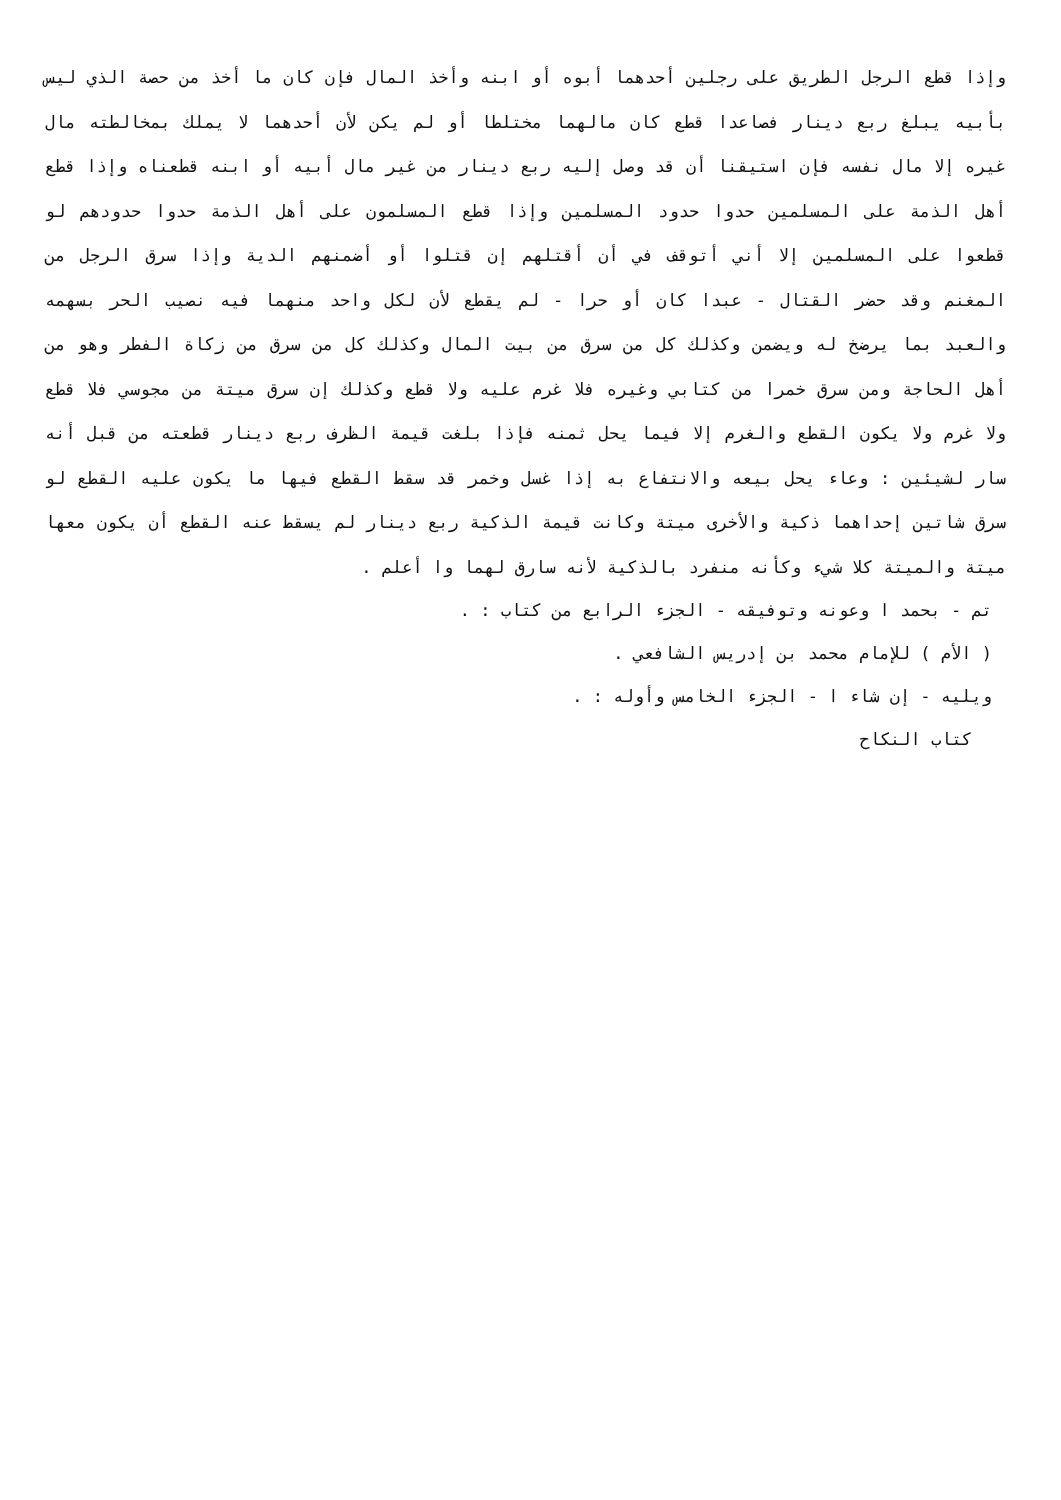وإذا قطع الرجل الطريق على رجلين أحدهما أبوه أو ابنه وأخذ المال فإن كان ما أخذ من حصة الذي ليس بأبيه يبلغ ربع دينار فصاعدا قطع كان مالهما مختلطا أو لم يكن لأن أحدهما لا يملك بمخالطته مال غيره إلا مال نفسه فإن استيقنا أن قد وصل إليه ربع دينار من غير مال أبيه أو ابنه قطعناه وإذا قطع أهل الذمة على المسلمين حدوا حدود المسلمين وإذا قطع المسلمون على أهل الذمة حدوا حدودهم لو قطعوا على المسلمين إلا أني أتوقف في أن أقتلهم إن قتلوا أو أضمنهم الدية وإذا سرق الرجل من المغنم وقد حضر القتال - عبدا كان أو حرا - لم يقطع لأن لكل واحد منهما فيه نصيب الحر بسهمه والعبد بما يرضخ له ويضمن وكذلك كل من سرق من بيت المال وكذلك كل من سرق من زكاة الفطر وهو من أهل الحاجة ومن سرق خمرا من كتابي وغيره فلا غرم عليه ولا قطع وكذلك إن سرق ميتة من مجوسي فلا قطع ولا غرم ولا يكون القطع والغرم إلا فيما يحل ثمنه فإذا بلغت قيمة الظرف ربع دينار قطعته من قبل أنه سار لشيئين : وعاء يحل بيعه والانتفاع به إذا غسل وخمر قد سقط القطع فيها ما يكون عليه القطع لو سرق شاتين إحداهما ذكية والأخرى ميتة وكانت قيمة الذكية ربع دينار لم يسقط عنه القطع أن يكون معها ميتة والميتة كلا شيء وكأنه منفرد بالذكية لأنه سارق لهما وا أعلم .
تم - بحمد ا وعونه وتوفيقه - الجزء الرابع من كتاب : .
( الأم ) للإمام محمد بن إدريس الشافعي .
ويليه - إن شاء ا - الجزء الخامس وأوله : .
كتاب النكاح